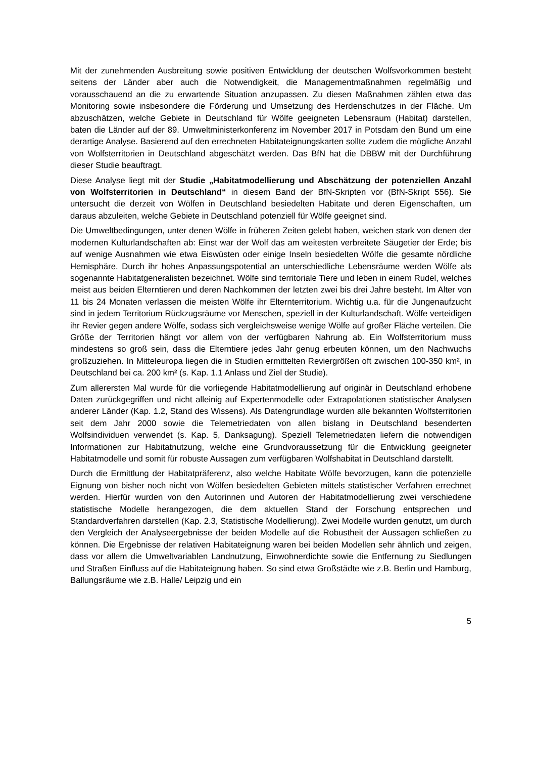Mit der zunehmenden Ausbreitung sowie positiven Entwicklung der deutschen Wolfsvorkommen besteht seitens der Länder aber auch die Notwendigkeit, die Managementmaßnahmen regelmäßig und vorausschauend an die zu erwartende Situation anzupassen. Zu diesen Maßnahmen zählen etwa das Monitoring sowie insbesondere die Förderung und Umsetzung des Herdenschutzes in der Fläche. Um abzuschätzen, welche Gebiete in Deutschland für Wölfe geeigneten Lebensraum (Habitat) darstellen, baten die Länder auf der 89. Umweltministerkonferenz im November 2017 in Potsdam den Bund um eine derartige Analyse. Basierend auf den errechneten Habitateignungskarten sollte zudem die mögliche Anzahl von Wolfsterritorien in Deutschland abgeschätzt werden. Das BfN hat die DBBW mit der Durchführung dieser Studie beauftragt.
Diese Analyse liegt mit der Studie „Habitatmodellierung und Abschätzung der potenziellen Anzahl von Wolfsterritorien in Deutschland“ in diesem Band der BfN-Skripten vor (BfN-Skript 556). Sie untersucht die derzeit von Wölfen in Deutschland besiedelten Habitate und deren Eigenschaften, um daraus abzuleiten, welche Gebiete in Deutschland potenziell für Wölfe geeignet sind.
Die Umweltbedingungen, unter denen Wölfe in früheren Zeiten gelebt haben, weichen stark von denen der modernen Kulturlandschaften ab: Einst war der Wolf das am weitesten verbreitete Säugetier der Erde; bis auf wenige Ausnahmen wie etwa Eiswüsten oder einige Inseln besiedelten Wölfe die gesamte nördliche Hemisphäre. Durch ihr hohes Anpassungspotential an unterschiedliche Lebensräume werden Wölfe als sogenannte Habitatgeneralisten bezeichnet. Wölfe sind territoriale Tiere und leben in einem Rudel, welches meist aus beiden Elterntieren und deren Nachkommen der letzten zwei bis drei Jahre besteht. Im Alter von 11 bis 24 Monaten verlassen die meisten Wölfe ihr Elternterritorium. Wichtig u.a. für die Jungenaufzucht sind in jedem Territorium Rückzugsräume vor Menschen, speziell in der Kulturlandschaft. Wölfe verteidigen ihr Revier gegen andere Wölfe, sodass sich vergleichsweise wenige Wölfe auf großer Fläche verteilen. Die Größe der Territorien hängt vor allem von der verfügbaren Nahrung ab. Ein Wolfsterritorium muss mindestens so groß sein, dass die Elterntiere jedes Jahr genug erbeuten können, um den Nachwuchs großzuziehen. In Mitteleuropa liegen die in Studien ermittelten Reviergrößen oft zwischen 100-350 km², in Deutschland bei ca. 200 km² (s. Kap. 1.1 Anlass und Ziel der Studie).
Zum allerersten Mal wurde für die vorliegende Habitatmodellierung auf originär in Deutschland erhobene Daten zurückgegriffen und nicht alleinig auf Expertenmodelle oder Extrapolationen statistischer Analysen anderer Länder (Kap. 1.2, Stand des Wissens). Als Datengrundlage wurden alle bekannten Wolfsterritorien seit dem Jahr 2000 sowie die Telemetriedaten von allen bislang in Deutschland besenderten Wolfsindividuen verwendet (s. Kap. 5, Danksagung). Speziell Telemetriedaten liefern die notwendigen Informationen zur Habitatnutzung, welche eine Grundvoraussetzung für die Entwicklung geeigneter Habitatmodelle und somit für robuste Aussagen zum verfügbaren Wolfshabitat in Deutschland darstellt.
Durch die Ermittlung der Habitatpräferenz, also welche Habitate Wölfe bevorzugen, kann die potenzielle Eignung von bisher noch nicht von Wölfen besiedelten Gebieten mittels statistischer Verfahren errechnet werden. Hierfür wurden von den Autorinnen und Autoren der Habitatmodellierung zwei verschiedene statistische Modelle herangezogen, die dem aktuellen Stand der Forschung entsprechen und Standardverfahren darstellen (Kap. 2.3, Statistische Modellierung). Zwei Modelle wurden genutzt, um durch den Vergleich der Analyseergebnisse der beiden Modelle auf die Robustheit der Aussagen schließen zu können. Die Ergebnisse der relativen Habitateignung waren bei beiden Modellen sehr ähnlich und zeigen, dass vor allem die Umweltvariablen Landnutzung, Einwohnerdichte sowie die Entfernung zu Siedlungen und Straßen Einfluss auf die Habitateignung haben. So sind etwa Großstädte wie z.B. Berlin und Hamburg, Ballungsräume wie z.B. Halle/ Leipzig und ein
5